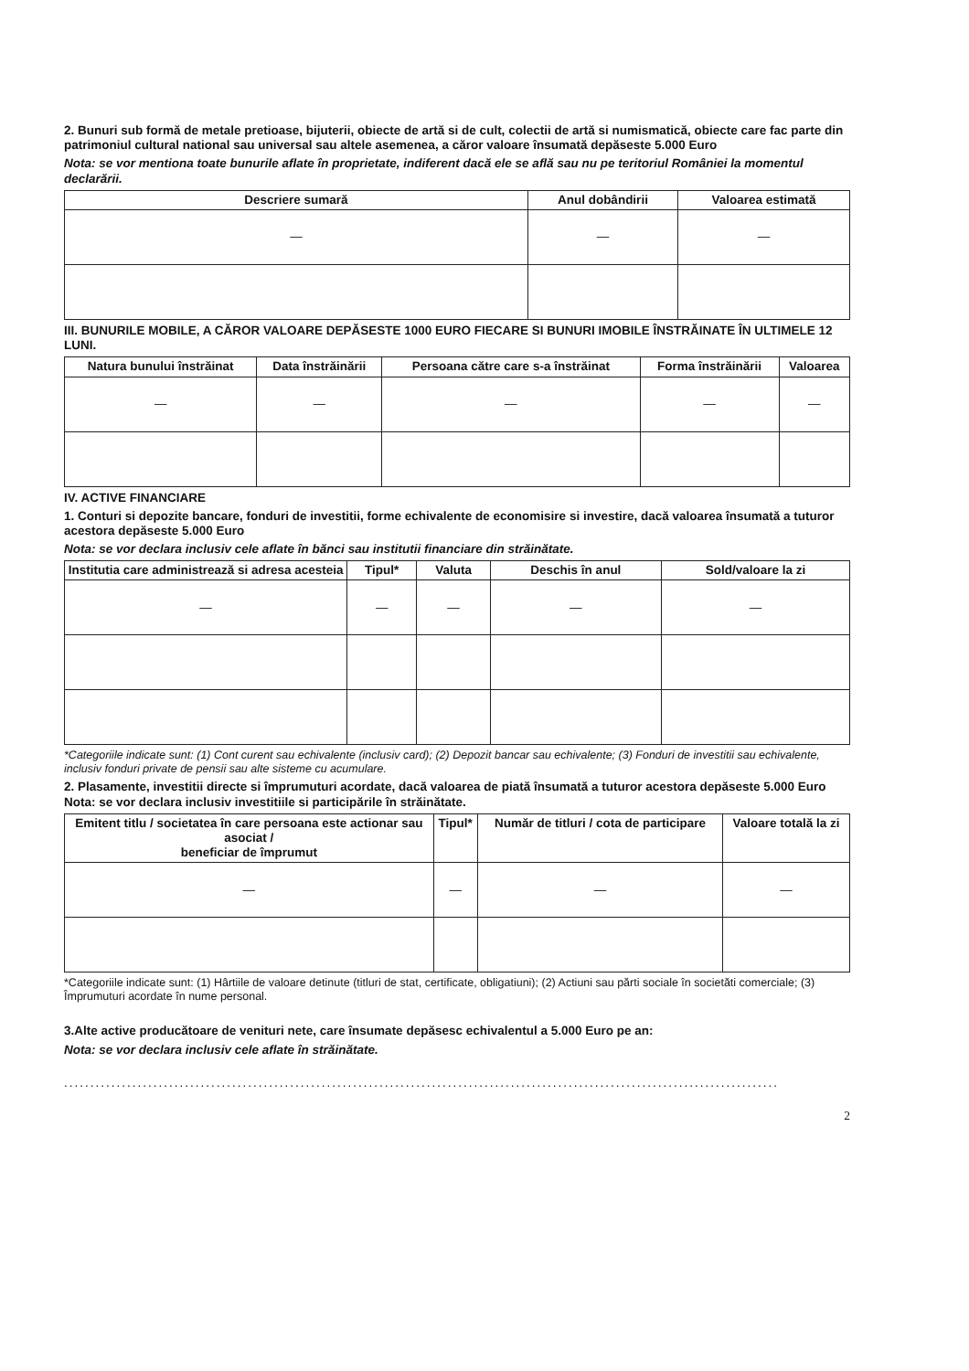2. Bunuri sub formă de metale pretioase, bijuterii, obiecte de artă si de cult, colectii de artă si numismatică, obiecte care fac parte din patrimoniul cultural national sau universal sau altele asemenea, a căror valoare însumată depăseste 5.000 Euro
Nota: se vor mentiona toate bunurile aflate în proprietate, indiferent dacă ele se află sau nu pe teritoriul României la momentul declarării.
| Descriere sumară | Anul dobândirii | Valoarea estimată |
| --- | --- | --- |
| — | — | — |
III. BUNURILE MOBILE, A CĂROR VALOARE DEPĂSESTE 1000 EURO FIECARE SI BUNURI IMOBILE ÎNSTRĂINATE ÎN ULTIMELE 12 LUNI.
| Natura bunului înstrăinat | Data înstrăinării | Persoana către care s-a înstrăinat | Forma înstrăinării | Valoarea |
| --- | --- | --- | --- | --- |
| — | — | — | — | — |
IV. ACTIVE FINANCIARE
1. Conturi si depozite bancare, fonduri de investitii, forme echivalente de economisire si investire, dacă valoarea însumată a tuturor acestora depăseste 5.000 Euro
Nota: se vor declara inclusiv cele aflate în bănci sau institutii financiare din străinătate.
| Institutia care administrează si adresa acesteia | Tipul* | Valuta | Deschis în anul | Sold/valoare la zi |
| --- | --- | --- | --- | --- |
| — | — | — | — | — |
*Categoriile indicate sunt: (1) Cont curent sau echivalente (inclusiv card); (2) Depozit bancar sau echivalente; (3) Fonduri de investitii sau echivalente, inclusiv fonduri private de pensii sau alte sisteme cu acumulare.
2. Plasamente, investitii directe si împrumuturi acordate, dacă valoarea de piată însumată a tuturor acestora depăseste 5.000 Euro Nota: se vor declara inclusiv investitiile si participările în străinătate.
| Emitent titlu / societatea în care persoana este actionar sau asociat / beneficiar de împrumut | Tipul* | Număr de titluri / cota de participare | Valoare totală la zi |
| --- | --- | --- | --- |
| — | — | — | — |
*Categoriile indicate sunt: (1) Hârtiile de valoare detinute (titluri de stat, certificate, obligatiuni); (2) Actiuni sau părti sociale în societăti comerciale; (3) Împrumuturi acordate în nume personal.
3.Alte active producătoare de venituri nete, care însumate depăsesc echivalentul a 5.000 Euro pe an:
Nota: se vor declara inclusiv cele aflate în străinătate.
........................................................................................................................................
2